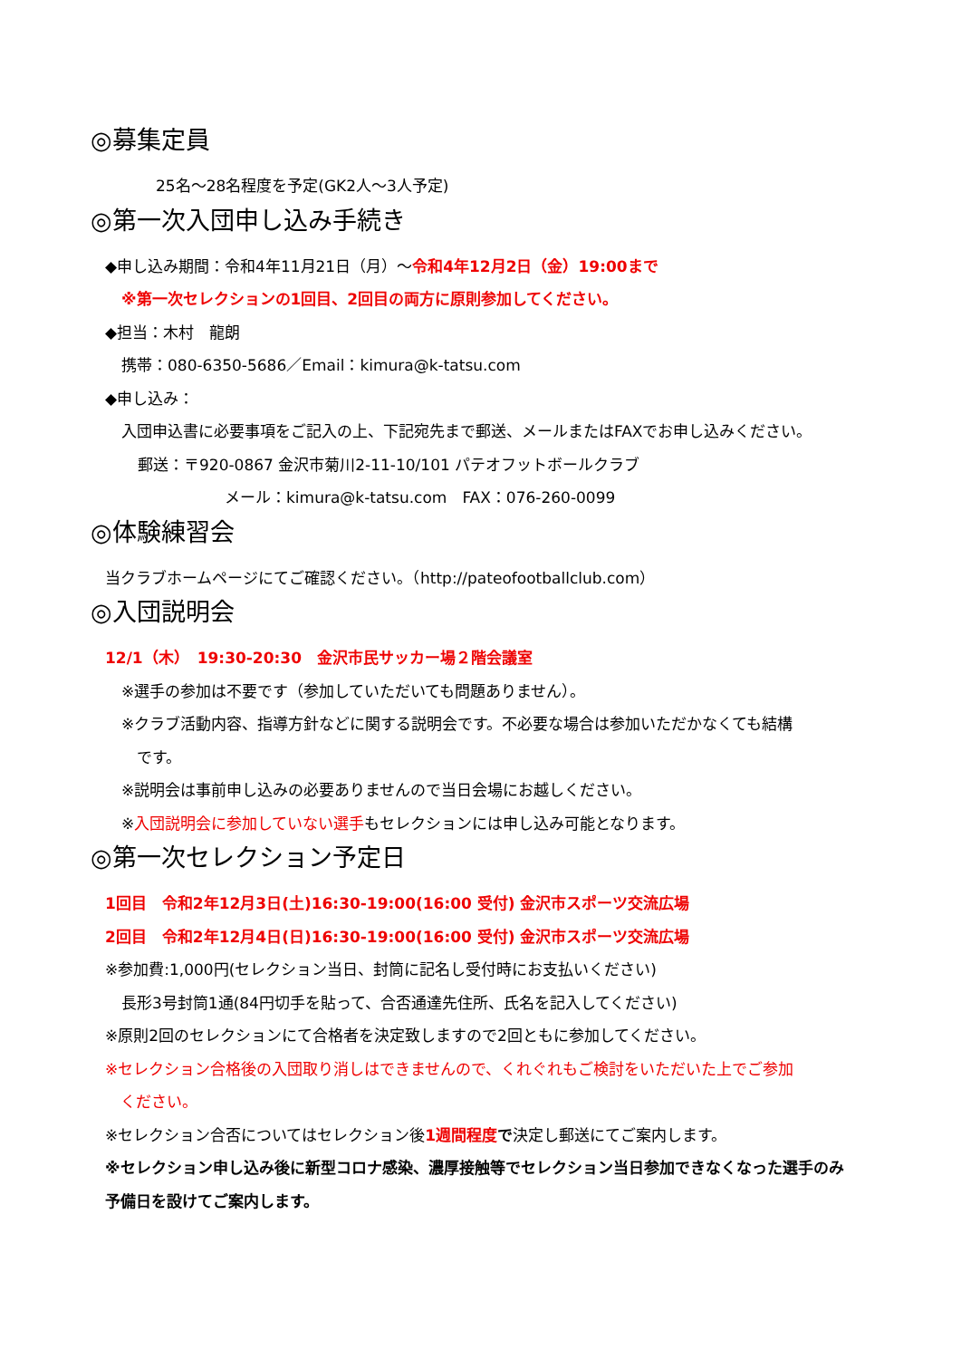◎募集定員
25名～28名程度を予定(GK2人～3人予定)
◎第一次入団申し込み手続き
◆申し込み期間：令和4年11月21日（月）～令和4年12月2日（金）19:00まで
※第一次セレクションの1回目、2回目の両方に原則参加してください。
◆担当：木村　龍朗
携帯：080-6350-5686／Email：kimura@k-tatsu.com
◆申し込み：
入団申込書に必要事項をご記入の上、下記宛先まで郵送、メールまたはFAXでお申し込みください。
郵送：〒920-0867 金沢市菊川2-11-10/101 パテオフットボールクラブ
メール：kimura@k-tatsu.com　FAX：076-260-0099
◎体験練習会
当クラブホームページにてご確認ください。（http://pateofootballclub.com）
◎入団説明会
12/1（木）　19:30-20:30　金沢市民サッカー場２階会議室
※選手の参加は不要です（参加していただいても問題ありません）。
※クラブ活動内容、指導方針などに関する説明会です。不必要な場合は参加いただかなくても結構
　です。
※説明会は事前申し込みの必要ありませんので当日会場にお越しください。
※入団説明会に参加していない選手もセレクションには申し込み可能となります。
◎第一次セレクション予定日
1回目　令和2年12月3日(土)16:30-19:00(16:00 受付) 金沢市スポーツ交流広場
2回目　令和2年12月4日(日)16:30-19:00(16:00 受付) 金沢市スポーツ交流広場
※参加費:1,000円(セレクション当日、封筒に記名し受付時にお支払いください)
長形3号封筒1通(84円切手を貼って、合否通達先住所、氏名を記入してください)
※原則2回のセレクションにて合格者を決定致しますので2回ともに参加してください。
※セレクション合格後の入団取り消しはできませんので、くれぐれもご検討をいただいた上でご参加
　ください。
※セレクション合否についてはセレクション後1週間程度 で決定し郵送にてご案内します。
※セレクション申し込み後に新型コロナ感染、濃厚接触等でセレクション当日参加できなくなった選手のみ
予備日を設けてご案内します。